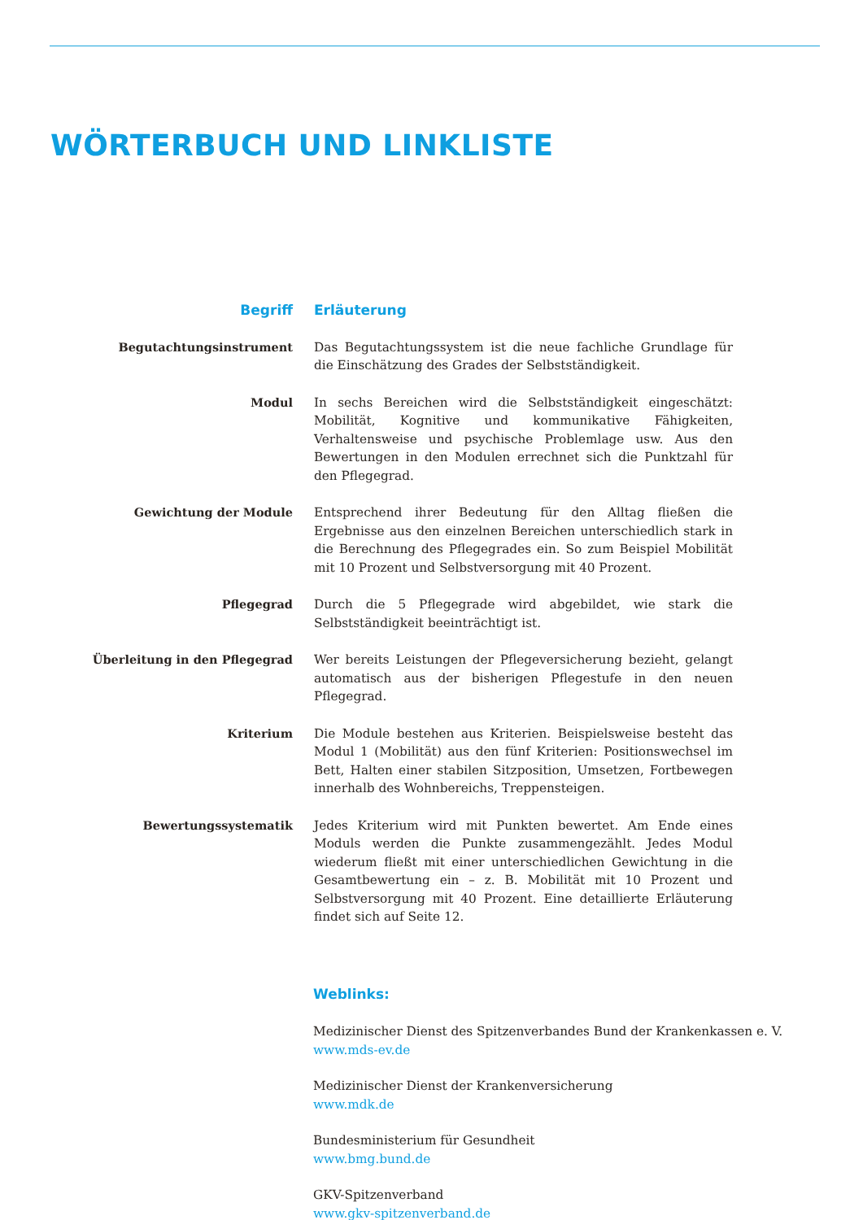WÖRTERBUCH UND LINKLISTE
| Begriff | Erläuterung |
| --- | --- |
| Begutachtungsinstrument | Das Begutachtungssystem ist die neue fachliche Grundlage für die Einschätzung des Grades der Selbstständigkeit. |
| Modul | In sechs Bereichen wird die Selbstständigkeit eingeschätzt: Mobilität, Kognitive und kommunikative Fähigkeiten, Verhaltensweise und psychische Problemlage usw. Aus den Bewertungen in den Modulen errechnet sich die Punktzahl für den Pflegegrad. |
| Gewichtung der Module | Entsprechend ihrer Bedeutung für den Alltag fließen die Ergebnisse aus den einzelnen Bereichen unterschiedlich stark in die Berechnung des Pflegegrades ein. So zum Beispiel Mobilität mit 10 Prozent und Selbstversorgung mit 40 Prozent. |
| Pflegegrad | Durch die 5 Pflegegrade wird abgebildet, wie stark die Selbstständigkeit beeinträchtigt ist. |
| Überleitung in den Pflegegrad | Wer bereits Leistungen der Pflegeversicherung bezieht, gelangt automatisch aus der bisherigen Pflegestufe in den neuen Pflegegrad. |
| Kriterium | Die Module bestehen aus Kriterien. Beispielsweise besteht das Modul 1 (Mobilität) aus den fünf Kriterien: Positionswechsel im Bett, Halten einer stabilen Sitzposition, Umsetzen, Fortbewegen innerhalb des Wohnbereichs, Treppensteigen. |
| Bewertungssystematik | Jedes Kriterium wird mit Punkten bewertet. Am Ende eines Moduls werden die Punkte zusammengezählt. Jedes Modul wiederum fließt mit einer unterschiedlichen Gewichtung in die Gesamtbewertung ein – z. B. Mobilität mit 10 Prozent und Selbstversorgung mit 40 Prozent. Eine detaillierte Erläuterung findet sich auf Seite 12. |
Weblinks:
Medizinischer Dienst des Spitzenverbandes Bund der Krankenkassen e. V.
www.mds-ev.de
Medizinischer Dienst der Krankenversicherung
www.mdk.de
Bundesministerium für Gesundheit
www.bmg.bund.de
GKV-Spitzenverband
www.gkv-spitzenverband.de